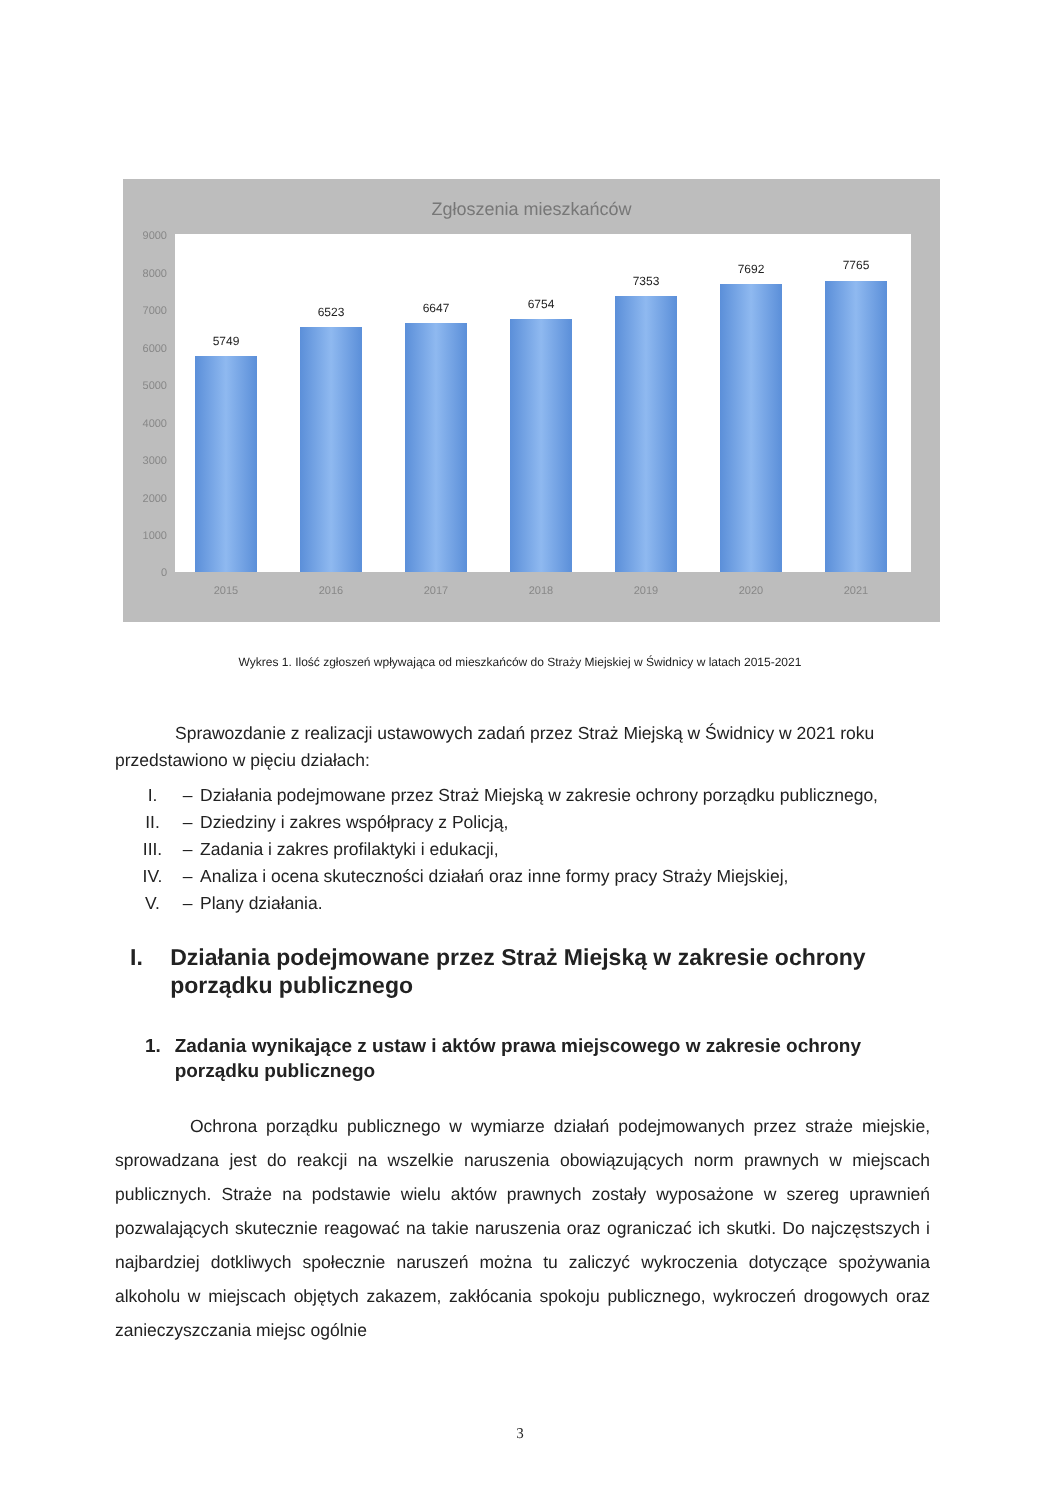Zgłoszenia mieszkańców
9000
8000
7000
6000
5000
4000
3000
2000
1000
0
5749
6523 6647 6754
7353
7692 7765
2015 2016 2017 2018 2019 2020 2021
Wykres 1. Ilość zgłoszeń wpływająca od mieszkańców do Straży Miejskiej w Świdnicy w latach 2015-2021
Sprawozdanie z realizacji ustawowych zadań przez Straż Miejską w Świdnicy w 2021 roku przedstawiono w pięciu działach:
I. – Działania podejmowane przez Straż Miejską w zakresie ochrony porządku publicznego,
II. – Dziedziny i zakres współpracy z Policją,
III. – Zadania i zakres profilaktyki i edukacji,
IV. – Analiza i ocena skuteczności działań oraz inne formy pracy Straży Miejskiej,
V. – Plany działania.
I. Działania podejmowane przez Straż Miejską w zakresie ochrony porządku publicznego
1. Zadania wynikające z ustaw i aktów prawa miejscowego w zakresie ochrony porządku publicznego
Ochrona porządku publicznego w wymiarze działań podejmowanych przez straże miejskie, sprowadzana jest do reakcji na wszelkie naruszenia obowiązujących norm prawnych w miejscach publicznych. Straże na podstawie wielu aktów prawnych zostały wyposażone w szereg uprawnień pozwalających skutecznie reagować na takie naruszenia oraz ograniczać ich skutki. Do najczęstszych i najbardziej dotkliwych społecznie naruszeń można tu zaliczyć wykroczenia dotyczące spożywania alkoholu w miejscach objętych zakazem, zakłócania spokoju publicznego, wykroczeń drogowych oraz zanieczyszczania miejsc ogólnie
3